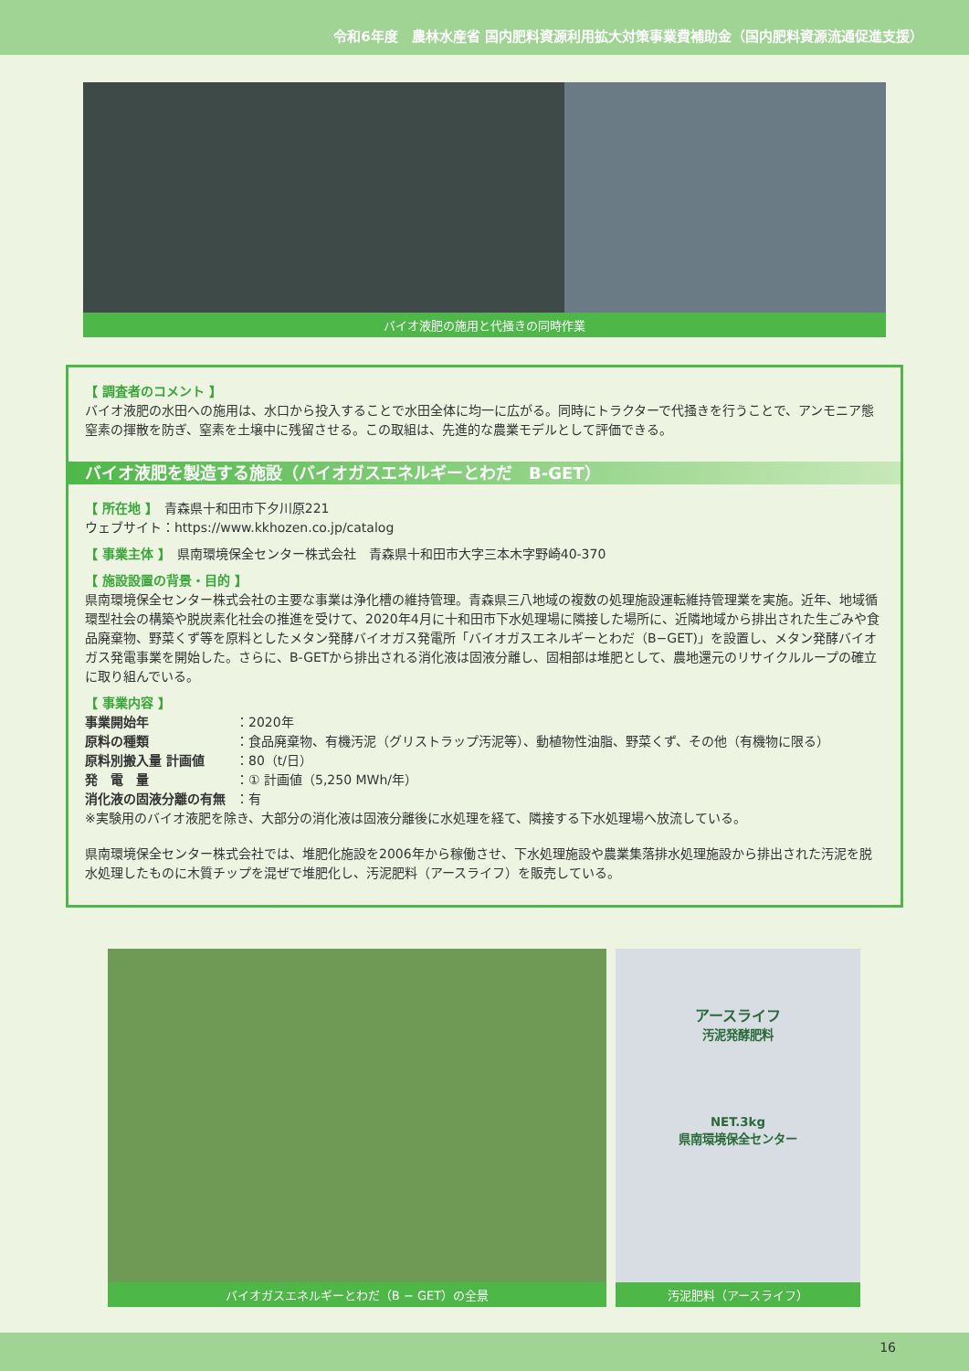令和6年度　農林水産省 国内肥料資源利用拡大対策事業費補助金（国内肥料資源流通促進支援）
バイオ液肥の施用と代掻きの同時作業
【 調査者のコメント 】
バイオ液肥の水田への施用は、水口から投入することで水田全体に均一に広がる。同時にトラクターで代掻きを行うことで、アンモニア態窒素の揮散を防ぎ、窒素を土壌中に残留させる。この取組は、先進的な農業モデルとして評価できる。
バイオ液肥を製造する施設（バイオガスエネルギーとわだ　B-GET）
【 所在地 】　青森県十和田市下夕川原221
ウェブサイト：https://www.kkhozen.co.jp/catalog
【 事業主体 】　県南環境保全センター株式会社　青森県十和田市大字三本木字野崎40-370
【 施設設置の背景・目的 】
県南環境保全センター株式会社の主要な事業は浄化槽の維持管理。青森県三八地域の複数の処理施設運転維持管理業を実施。近年、地域循環型社会の構築や脱炭素化社会の推進を受けて、2020年4月に十和田市下水処理場に隣接した場所に、近隣地域から排出された生ごみや食品廃棄物、野菜くず等を原料としたメタン発酵バイオガス発電所「バイオガスエネルギーとわだ（B−GET)」を設置し、メタン発酵バイオガス発電事業を開始した。さらに、B-GETから排出される消化液は固液分離し、固相部は堆肥として、農地還元のリサイクルループの確立に取り組んでいる。
【 事業内容 】
事業開始年 ：2020年
原料の種類 ：食品廃棄物、有機汚泥（グリストラップ汚泥等）、動植物性油脂、野菜くず、その他（有機物に限る）
原料別搬入量 計画値 ：80（t/日）
発　電　量 ：① 計画値（5,250 MWh/年）
消化液の固液分離の有無 ：有
※実験用のバイオ液肥を除き、大部分の消化液は固液分離後に水処理を経て、隣接する下水処理場へ放流している。
県南環境保全センター株式会社では、堆肥化施設を2006年から稼働させ、下水処理施設や農業集落排水処理施設から排出された汚泥を脱水処理したものに木質チップを混ぜで堆肥化し、汚泥肥料（アースライフ）を販売している。
バイオガスエネルギーとわだ（B − GET）の全景
アースライフ
汚泥発酵肥料
NET.3kg
県南環境保全センター
汚泥肥料（アースライフ）
16